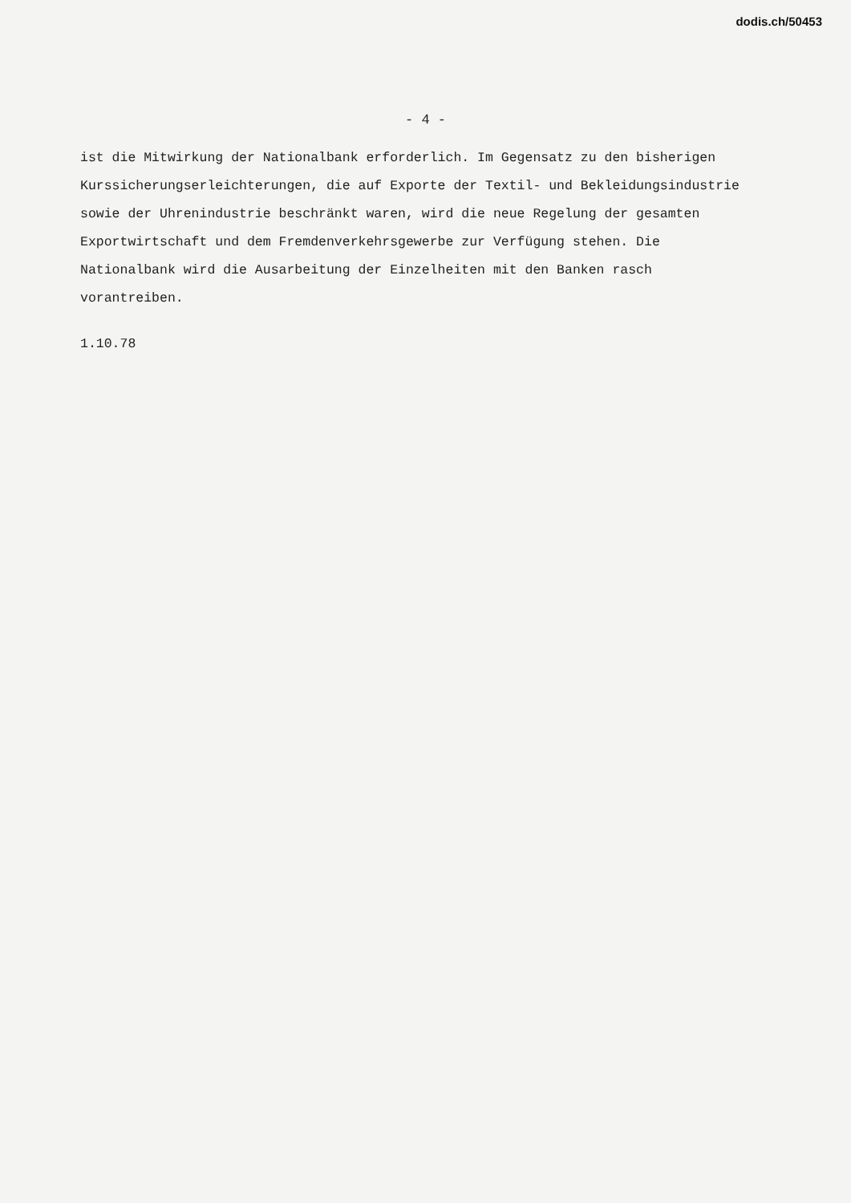dodis.ch/50453
- 4 -
ist die Mitwirkung der Nationalbank erforderlich. Im Gegensatz zu den bisherigen Kurssicherungserleichterungen, die auf Exporte der Textil- und Bekleidungsindustrie sowie der Uhrenindustrie beschränkt waren, wird die neue Regelung der gesamten Exportwirtschaft und dem Fremdenverkehrsgewerbe zur Verfügung stehen. Die Nationalbank wird die Ausarbeitung der Einzelheiten mit den Banken rasch vorantreiben.
1.10.78